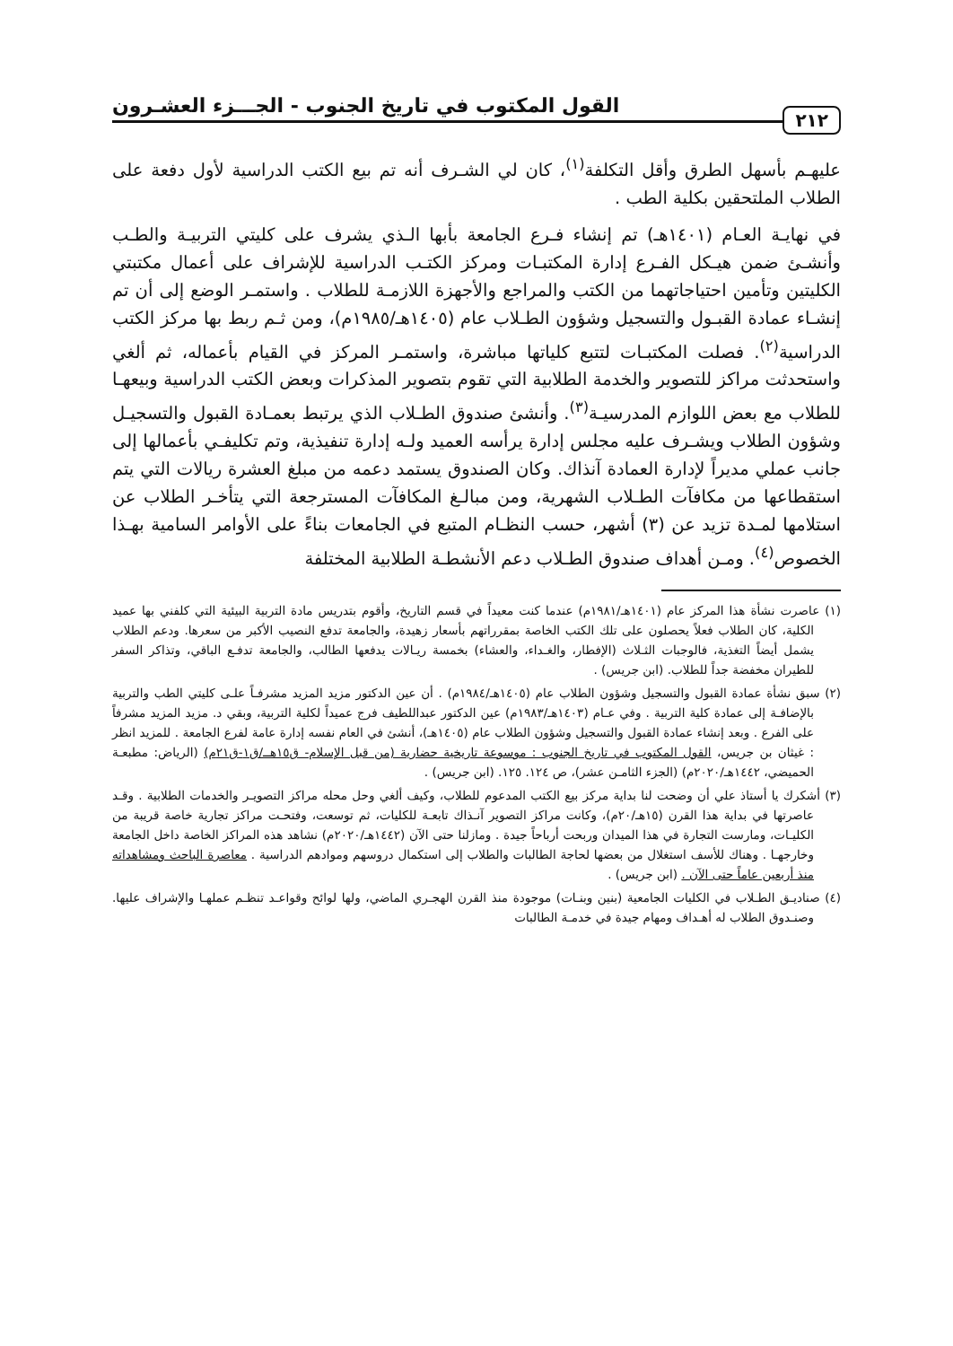٢١٢ القول المكتوب في تاريخ الجنوب - الجـــزء العشـرون
عليهـم بأسهل الطرق وأقل التكلفة<sup>(١)</sup>، كان لي الشـرف أنه تم بيع الكتب الدراسية لأول دفعة على الطلاب الملتحقين بكلية الطب .
في نهايـة العـام (١٤٠١هـ) تم إنشاء فـرع الجامعة بأبها الـذي يشرف على كليتي التربيـة والطـب وأنشـئ ضمن هيـكل الفـرع إدارة المكتبـات ومركز الكتـب الدراسية للإشراف على أعمال مكتبتي الكليتين وتأمين احتياجاتهما من الكتب والمراجع والأجهزة اللازمـة للطلاب . واستمـر الوضع إلى أن تم إنشـاء عمادة القبـول والتسجيل وشؤون الطـلاب عام (١٤٠٥هـ/١٩٨٥م)، ومن ثـم ربط بها مركز الكتب الدراسية<sup>(٢)</sup>. فصلت المكتبـات لتتبع كلياتها مباشرة، واستمـر المركز في القيام بأعماله، ثم ألغي واستحدثت مراكز للتصوير والخدمة الطلابية التي تقوم بتصوير المذكرات وبعض الكتب الدراسية وبيعهـا للطلاب مع بعض اللوازم المدرسيـة<sup>(٣)</sup>. وأنشئ صندوق الطـلاب الذي يرتبط بعمـادة القبول والتسجيـل وشؤون الطلاب ويشـرف عليه مجلس إدارة يرأسه العميد ولـه إدارة تنفيذية، وتم تكليفـي بأعمالها إلى جانب عملي مديراً لإدارة العمادة آنذاك. وكان الصندوق يستمد دعمه من مبلغ العشرة ريالات التي يتم استقطاعها من مكافآت الطـلاب الشهرية، ومن مبالـغ المكافآت المسترجعة التي يتأخـر الطلاب عن استلامها لمـدة تزيد عن (٣) أشهر، حسب النظـام المتبع في الجامعات بناءً على الأوامر السامية بهـذا الخصوص<sup>(٤)</sup>. ومـن أهداف صندوق الطـلاب دعم الأنشطـة الطلابية المختلفة
(١) عاصرت نشأة هذا المركز عام (١٤٠١هـ/١٩٨١م) عندما كنت معيداً في قسم التاريخ، وأقوم بتدريس مادة التربية البيئية التي كلفني بها عميد الكلية، كان الطلاب فعلاً يحصلون على تلك الكتب الخاصة بمقرراتهم بأسعار زهيدة، والجامعة تدفع النصيب الأكبر من سعرها. ودعم الطلاب يشمل أيضاً التغذية، فالوجبات الثـلاث (الإفطار، والغـداء، والعشاء) بخمسة ريـالات يدفعها الطالب، والجامعة تدفـع الباقي، وتذاكر السفر للطيران مخفضة جداً للطلاب. (ابن جريس) .
(٢) سبق نشأة عمادة القبول والتسجيل وشؤون الطلاب عام (١٤٠٥هـ/١٩٨٤م) . أن عين الدكتور مزيد المزيد مشرفـاً علـى كليتي الطب والتربية بالإضافـة إلى عمادة كلية التربية . وفي عـام (١٤٠٣هـ/١٩٨٣م) عين الدكتور عبداللطيف فرج عميداً لكلية التربية، وبقي د. مزيد المزيد مشرفاً على الفرع . وبعد إنشاء عمادة القبول والتسجيل وشؤون الطلاب عام (١٤٠٥هـ)، أنشئ في العام نفسه إدارة عامة لفرع الجامعة . للمزيد انظر : غيثان بن جريس، القول المكتوب في تاريخ الجنوب : موسوعة تاريخية حضارية (من قبل الإسلام- ق١٥هــ/ق١-ق٢١م) (الرياض: مطبعـة الحميضي، ١٤٤٢هـ/٢٠٢٠م) (الجزء الثامـن عشر)، ص ١٢٤. ١٢٥. (ابن جريس) .
(٣) أشكرك يا أستاذ علي أن وضحت لنا بداية مركز بيع الكتب المدعوم للطلاب، وكيف ألغي وحل محله مراكز التصويـر والخدمات الطلابية . وقـد عاصرتها في بداية هذا القرن (١٥هـ/٢٠م)، وكانت مراكز التصوير آنـذاك تابعـة للكليات، ثم توسعت، وفتحـت مراكز تجارية خاصة قريبة من الكليـات، ومارست التجارة في هذا الميدان وربحت أرباحاً جيدة . ومازلنا حتى الآن (١٤٤٢هـ/٢٠٢٠م) نشاهد هذه المراكز الخاصة داخل الجامعة وخارجهـا . وهناك للأسف استغلال من بعضها لحاجة الطالبات والطلاب إلى استكمال دروسهم وموادهم الدراسية . معاصرة الباحث ومشاهداته منذ أربعين عاماً حتى الآن . (ابن جريس) .
(٤) صناديـق الطـلاب في الكليات الجامعية (بنين وبنـات) موجودة منذ القرن الهجـري الماضي، ولها لوائح وقواعـد تنظـم عملهـا والإشراف عليها. وصنـدوق الطلاب له أهـداف ومهام جيدة في خدمـة الطالبات